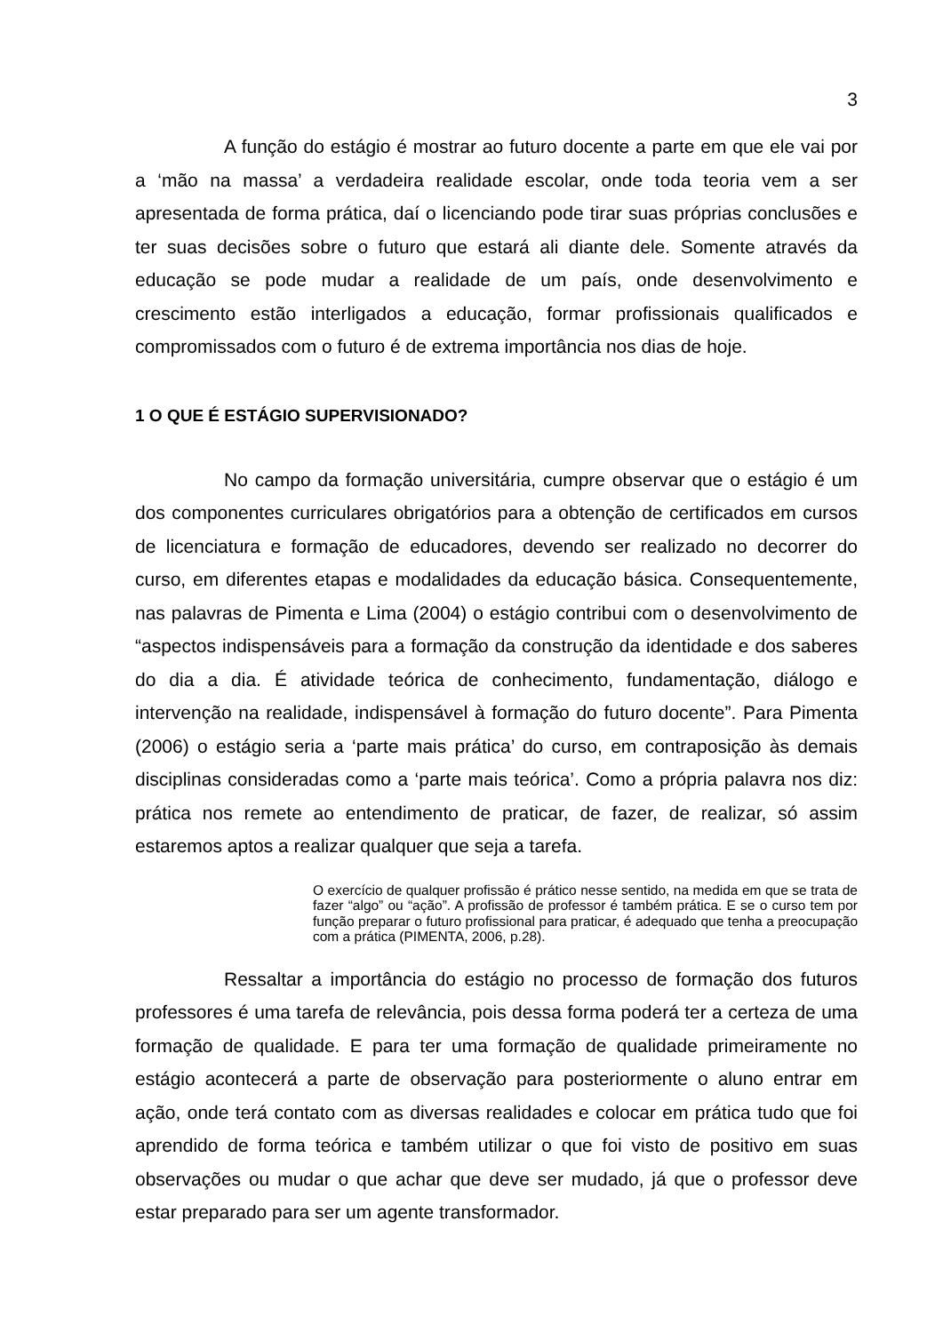3
A função do estágio é mostrar ao futuro docente a parte em que ele vai por a ‘mão na massa’ a verdadeira realidade escolar, onde toda teoria vem a ser apresentada de forma prática, daí o licenciando pode tirar suas próprias conclusões e ter suas decisões sobre o futuro que estará ali diante dele. Somente através da educação se pode mudar a realidade de um país, onde desenvolvimento e crescimento estão interligados a educação, formar profissionais qualificados e compromissados com o futuro é de extrema importância nos dias de hoje.
1 O QUE É ESTÁGIO SUPERVISIONADO?
No campo da formação universitária, cumpre observar que o estágio é um dos componentes curriculares obrigatórios para a obtenção de certificados em cursos de licenciatura e formação de educadores, devendo ser realizado no decorrer do curso, em diferentes etapas e modalidades da educação básica. Consequentemente, nas palavras de Pimenta e Lima (2004) o estágio contribui com o desenvolvimento de “aspectos indispensáveis para a formação da construção da identidade e dos saberes do dia a dia. É atividade teórica de conhecimento, fundamentação, diálogo e intervenção na realidade, indispensável à formação do futuro docente”. Para Pimenta (2006) o estágio seria a ‘parte mais prática’ do curso, em contraposição às demais disciplinas consideradas como a ‘parte mais teórica’. Como a própria palavra nos diz: prática nos remete ao entendimento de praticar, de fazer, de realizar, só assim estaremos aptos a realizar qualquer que seja a tarefa.
O exercício de qualquer profissão é prático nesse sentido, na medida em que se trata de fazer “algo” ou “ação”. A profissão de professor é também prática. E se o curso tem por função preparar o futuro profissional para praticar, é adequado que tenha a preocupação com a prática (PIMENTA, 2006, p.28).
Ressaltar a importância do estágio no processo de formação dos futuros professores é uma tarefa de relevância, pois dessa forma poderá ter a certeza de uma formação de qualidade. E para ter uma formação de qualidade primeiramente no estágio acontecerá a parte de observação para posteriormente o aluno entrar em ação, onde terá contato com as diversas realidades e colocar em prática tudo que foi aprendido de forma teórica e também utilizar o que foi visto de positivo em suas observações ou mudar o que achar que deve ser mudado, já que o professor deve estar preparado para ser um agente transformador.